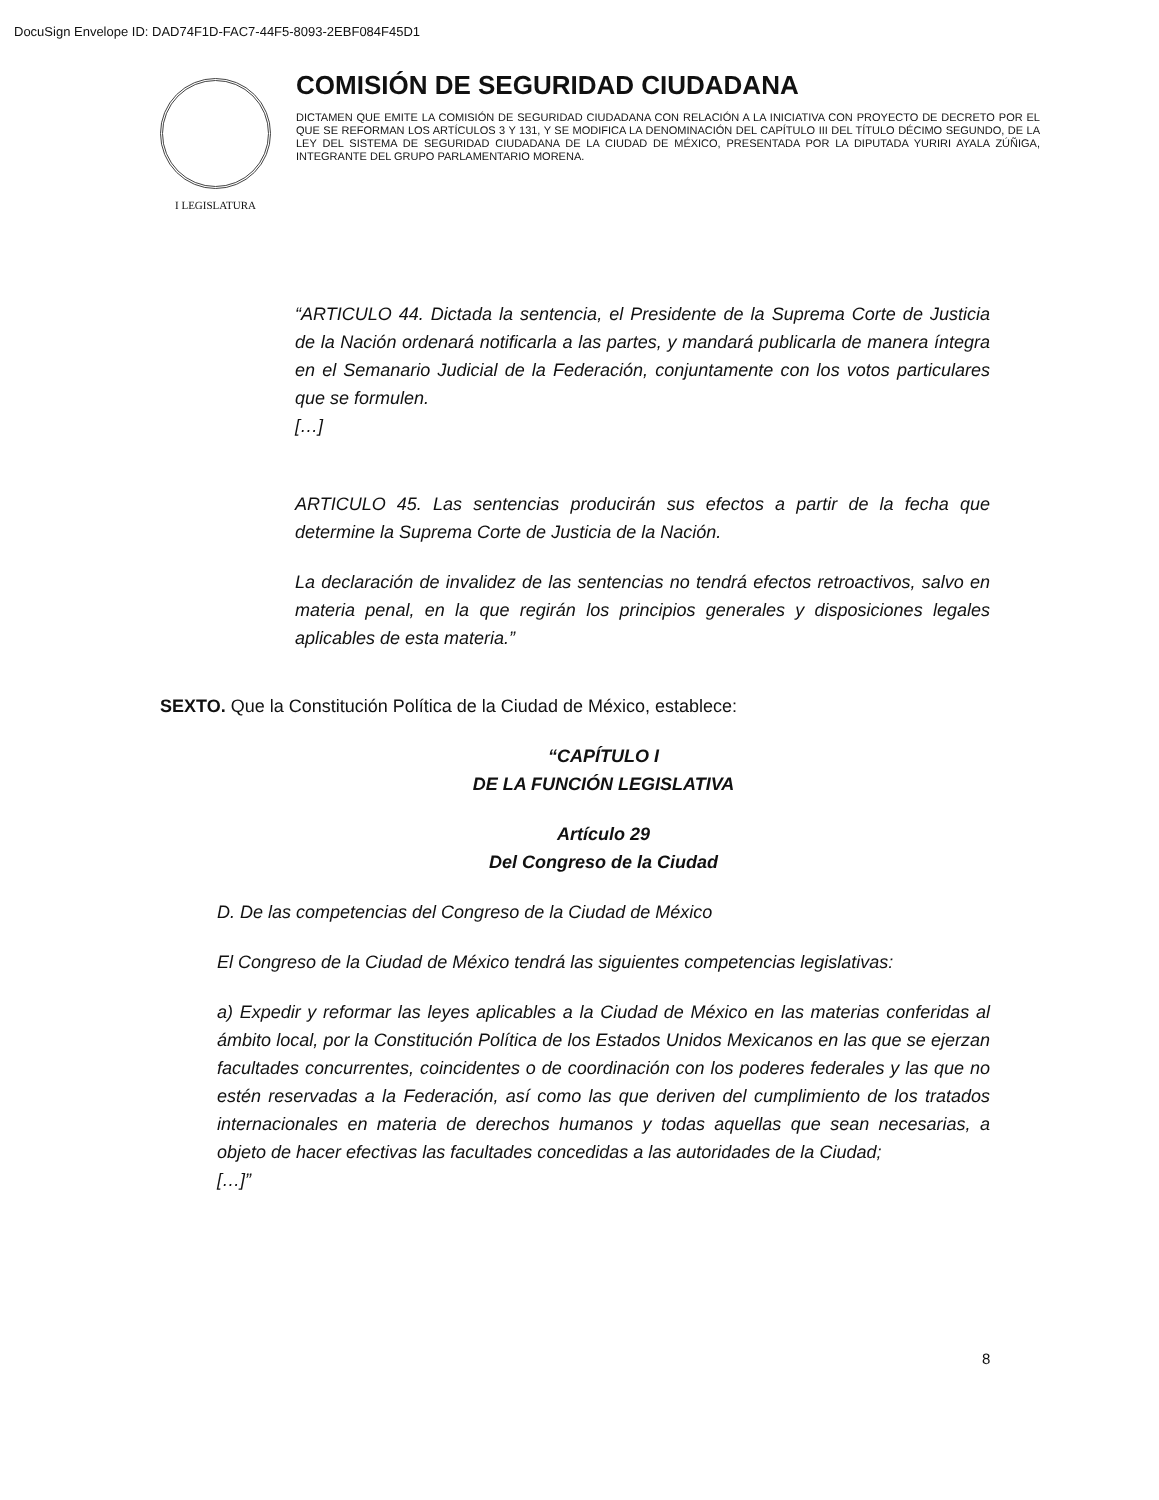DocuSign Envelope ID: DAD74F1D-FAC7-44F5-8093-2EBF084F45D1
I LEGISLATURA
COMISIÓN DE SEGURIDAD CIUDADANA
DICTAMEN QUE EMITE LA COMISIÓN DE SEGURIDAD CIUDADANA CON RELACIÓN A LA INICIATIVA CON PROYECTO DE DECRETO POR EL QUE SE REFORMAN LOS ARTÍCULOS 3 Y 131, Y SE MODIFICA LA DENOMINACIÓN DEL CAPÍTULO III DEL TÍTULO DÉCIMO SEGUNDO, DE LA LEY DEL SISTEMA DE SEGURIDAD CIUDADANA DE LA CIUDAD DE MÉXICO, PRESENTADA POR LA DIPUTADA YURIRI AYALA ZÚÑIGA, INTEGRANTE DEL GRUPO PARLAMENTARIO MORENA.
“ARTICULO 44. Dictada la sentencia, el Presidente de la Suprema Corte de Justicia de la Nación ordenará notificarla a las partes, y mandará publicarla de manera íntegra en el Semanario Judicial de la Federación, conjuntamente con los votos particulares que se formulen.
[…]
ARTICULO 45. Las sentencias producirán sus efectos a partir de la fecha que determine la Suprema Corte de Justicia de la Nación.
La declaración de invalidez de las sentencias no tendrá efectos retroactivos, salvo en materia penal, en la que regirán los principios generales y disposiciones legales aplicables de esta materia.”
SEXTO. Que la Constitución Política de la Ciudad de México, establece:
“CAPÍTULO I
DE LA FUNCIÓN LEGISLATIVA
Artículo 29
Del Congreso de la Ciudad
D. De las competencias del Congreso de la Ciudad de México
El Congreso de la Ciudad de México tendrá las siguientes competencias legislativas:
a) Expedir y reformar las leyes aplicables a la Ciudad de México en las materias conferidas al ámbito local, por la Constitución Política de los Estados Unidos Mexicanos en las que se ejerzan facultades concurrentes, coincidentes o de coordinación con los poderes federales y las que no estén reservadas a la Federación, así como las que deriven del cumplimiento de los tratados internacionales en materia de derechos humanos y todas aquellas que sean necesarias, a objeto de hacer efectivas las facultades concedidas a las autoridades de la Ciudad;
[…]”
8